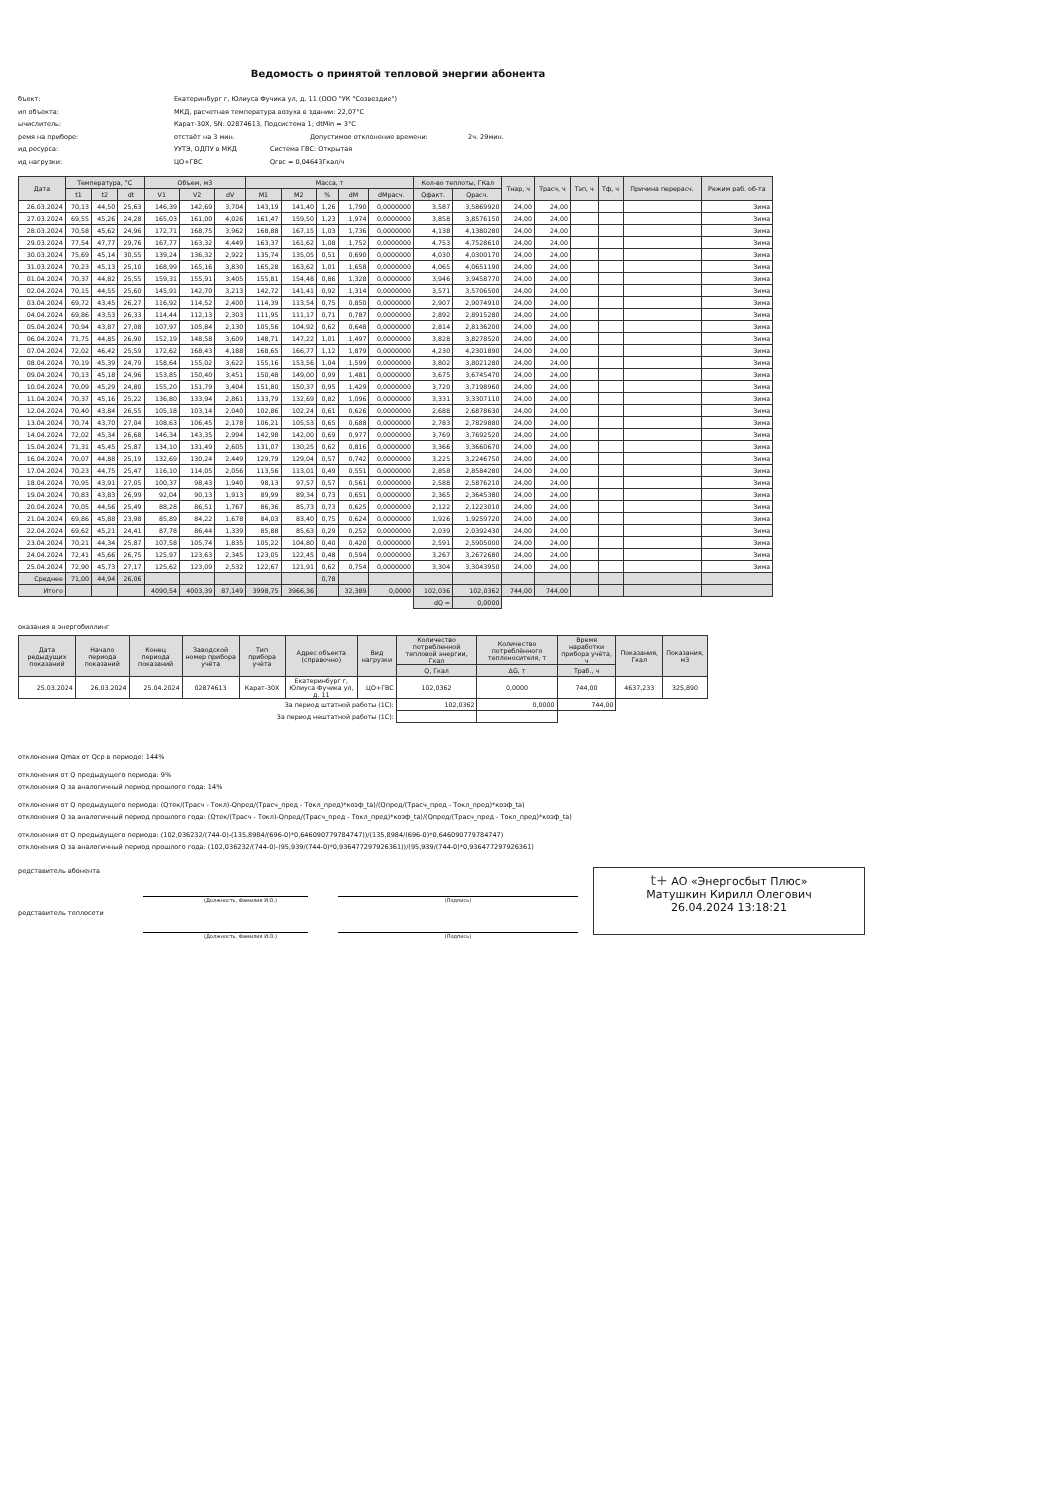Ведомость о принятой тепловой энергии абонента
бъект: Екатеринбург г, Юлиуса Фучика ул, д. 11 (ООО "УК "Созвездие")
ип объекта: МКД, расчетная температура возуха в здании: 22,07°С
ычислитель: Карат-30Х, SN: 02874613, Подсистема 1; dtMin = 3°С
ремя на приборе: отстаёт на 3 мин. Допустимое отклонение времени: 2ч. 29мин.
ид ресурса: УУТЭ, ОДПУ в МКД Система ГВС: Открытая
ид нагрузки: ЦО+ГВС Qгвс = 0,04643Гкал/ч
| Дата | Температура, °С | | | Объем, м3 | | | Масса, т | | | | | Кол-во теплоты, ГКал | | Tнар, ч | Трасч, ч | Тэп, ч | Тф, ч | Причина перерасч. | Режим раб. об-та |
| --- | --- | --- | --- | --- | --- | --- | --- | --- | --- | --- | --- | --- | --- | --- | --- | --- | --- | --- | --- |
| | t1 | t2 | dt | V1 | V2 | dV | M1 | M2 | % | dM | dMрасч. | Qфакт. | Qрасч. | | | | | | |
| 26.03.2024 | 70,13 | 44,50 | 25,63 | 146,39 | 142,69 | 3,704 | 143,19 | 141,40 | 1,26 | 1,790 | 0,0000000 | 3,587 | 3,5869920 | 24,00 | 24,00 | | | | Зима |
| 27.03.2024 | 69,55 | 45,26 | 24,28 | 165,03 | 161,00 | 4,026 | 161,47 | 159,50 | 1,23 | 1,974 | 0,0000000 | 3,858 | 3,8576150 | 24,00 | 24,00 | | | | Зима |
| 28.03.2024 | 70,58 | 45,62 | 24,96 | 172,71 | 168,75 | 3,962 | 168,88 | 167,15 | 1,03 | 1,736 | 0,0000000 | 4,138 | 4,1380280 | 24,00 | 24,00 | | | | Зима |
| 29.03.2024 | 77,54 | 47,77 | 29,76 | 167,77 | 163,32 | 4,449 | 163,37 | 161,62 | 1,08 | 1,752 | 0,0000000 | 4,753 | 4,7528610 | 24,00 | 24,00 | | | | Зима |
| 30.03.2024 | 75,69 | 45,14 | 30,55 | 139,24 | 136,32 | 2,922 | 135,74 | 135,05 | 0,51 | 0,690 | 0,0000000 | 4,030 | 4,0300170 | 24,00 | 24,00 | | | | Зима |
| 31.03.2024 | 70,23 | 45,13 | 25,10 | 168,99 | 165,16 | 3,830 | 165,28 | 163,62 | 1,01 | 1,658 | 0,0000000 | 4,065 | 4,0651190 | 24,00 | 24,00 | | | | Зима |
| 01.04.2024 | 70,37 | 44,82 | 25,55 | 159,31 | 155,91 | 3,405 | 155,81 | 154,48 | 0,86 | 1,328 | 0,0000000 | 3,946 | 3,9458770 | 24,00 | 24,00 | | | | Зима |
| 02.04.2024 | 70,15 | 44,55 | 25,60 | 145,91 | 142,70 | 3,213 | 142,72 | 141,41 | 0,92 | 1,314 | 0,0000000 | 3,571 | 3,5706500 | 24,00 | 24,00 | | | | Зима |
| 03.04.2024 | 69,72 | 43,45 | 26,27 | 116,92 | 114,52 | 2,400 | 114,39 | 113,54 | 0,75 | 0,850 | 0,0000000 | 2,907 | 2,9074910 | 24,00 | 24,00 | | | | Зима |
| 04.04.2024 | 69,86 | 43,53 | 26,33 | 114,44 | 112,13 | 2,303 | 111,95 | 111,17 | 0,71 | 0,787 | 0,0000000 | 2,892 | 2,8915280 | 24,00 | 24,00 | | | | Зима |
| 05.04.2024 | 70,94 | 43,87 | 27,08 | 107,97 | 105,84 | 2,130 | 105,56 | 104,92 | 0,62 | 0,648 | 0,0000000 | 2,814 | 2,8136200 | 24,00 | 24,00 | | | | Зима |
| 06.04.2024 | 71,75 | 44,85 | 26,90 | 152,19 | 148,58 | 3,609 | 148,71 | 147,22 | 1,01 | 1,497 | 0,0000000 | 3,828 | 3,8278520 | 24,00 | 24,00 | | | | Зима |
| 07.04.2024 | 72,02 | 46,42 | 25,59 | 172,62 | 168,43 | 4,188 | 168,65 | 166,77 | 1,12 | 1,879 | 0,0000000 | 4,230 | 4,2301890 | 24,00 | 24,00 | | | | Зима |
| 08.04.2024 | 70,19 | 45,39 | 24,79 | 158,64 | 155,02 | 3,622 | 155,16 | 153,56 | 1,04 | 1,599 | 0,0000000 | 3,802 | 3,8021280 | 24,00 | 24,00 | | | | Зима |
| 09.04.2024 | 70,13 | 45,18 | 24,96 | 153,85 | 150,40 | 3,451 | 150,48 | 149,00 | 0,99 | 1,481 | 0,0000000 | 3,675 | 3,6745470 | 24,00 | 24,00 | | | | Зима |
| 10.04.2024 | 70,09 | 45,29 | 24,80 | 155,20 | 151,79 | 3,404 | 151,80 | 150,37 | 0,95 | 1,429 | 0,0000000 | 3,720 | 3,7198960 | 24,00 | 24,00 | | | | Зима |
| 11.04.2024 | 70,37 | 45,16 | 25,22 | 136,80 | 133,94 | 2,861 | 133,79 | 132,69 | 0,82 | 1,096 | 0,0000000 | 3,331 | 3,3307110 | 24,00 | 24,00 | | | | Зима |
| 12.04.2024 | 70,40 | 43,84 | 26,55 | 105,18 | 103,14 | 2,040 | 102,86 | 102,24 | 0,61 | 0,626 | 0,0000000 | 2,688 | 2,6878630 | 24,00 | 24,00 | | | | Зима |
| 13.04.2024 | 70,74 | 43,70 | 27,04 | 108,63 | 106,45 | 2,178 | 106,21 | 105,53 | 0,65 | 0,688 | 0,0000000 | 2,783 | 2,7829880 | 24,00 | 24,00 | | | | Зима |
| 14.04.2024 | 72,02 | 45,34 | 26,68 | 146,34 | 143,35 | 2,994 | 142,98 | 142,00 | 0,69 | 0,977 | 0,0000000 | 3,769 | 3,7692520 | 24,00 | 24,00 | | | | Зима |
| 15.04.2024 | 71,31 | 45,45 | 25,87 | 134,10 | 131,49 | 2,605 | 131,07 | 130,25 | 0,62 | 0,816 | 0,0000000 | 3,366 | 3,3660670 | 24,00 | 24,00 | | | | Зима |
| 16.04.2024 | 70,07 | 44,88 | 25,19 | 132,69 | 130,24 | 2,449 | 129,79 | 129,04 | 0,57 | 0,742 | 0,0000000 | 3,225 | 3,2246750 | 24,00 | 24,00 | | | | Зима |
| 17.04.2024 | 70,23 | 44,75 | 25,47 | 116,10 | 114,05 | 2,056 | 113,56 | 113,01 | 0,49 | 0,551 | 0,0000000 | 2,858 | 2,8584280 | 24,00 | 24,00 | | | | Зима |
| 18.04.2024 | 70,95 | 43,91 | 27,05 | 100,37 | 98,43 | 1,940 | 98,13 | 97,57 | 0,57 | 0,561 | 0,0000000 | 2,588 | 2,5876210 | 24,00 | 24,00 | | | | Зима |
| 19.04.2024 | 70,83 | 43,83 | 26,99 | 92,04 | 90,13 | 1,913 | 89,99 | 89,34 | 0,73 | 0,651 | 0,0000000 | 2,365 | 2,3645380 | 24,00 | 24,00 | | | | Зима |
| 20.04.2024 | 70,05 | 44,56 | 25,49 | 88,28 | 86,51 | 1,767 | 86,36 | 85,73 | 0,73 | 0,625 | 0,0000000 | 2,122 | 2,1223010 | 24,00 | 24,00 | | | | Зима |
| 21.04.2024 | 69,86 | 45,88 | 23,98 | 85,89 | 84,22 | 1,678 | 84,03 | 83,40 | 0,75 | 0,624 | 0,0000000 | 1,926 | 1,9259720 | 24,00 | 24,00 | | | | Зима |
| 22.04.2024 | 69,62 | 45,21 | 24,41 | 87,78 | 86,44 | 1,339 | 85,88 | 85,63 | 0,29 | 0,252 | 0,0000000 | 2,039 | 2,0392430 | 24,00 | 24,00 | | | | Зима |
| 23.04.2024 | 70,21 | 44,34 | 25,87 | 107,58 | 105,74 | 1,835 | 105,22 | 104,80 | 0,40 | 0,420 | 0,0000000 | 2,591 | 2,5905000 | 24,00 | 24,00 | | | | Зима |
| 24.04.2024 | 72,41 | 45,66 | 26,75 | 125,97 | 123,63 | 2,345 | 123,05 | 122,45 | 0,48 | 0,594 | 0,0000000 | 3,267 | 3,2672680 | 24,00 | 24,00 | | | | Зима |
| 25.04.2024 | 72,90 | 45,73 | 27,17 | 125,62 | 123,09 | 2,532 | 122,67 | 121,91 | 0,62 | 0,754 | 0,0000000 | 3,304 | 3,3043950 | 24,00 | 24,00 | | | | Зима |
| Среднее | 71,00 | 44,94 | 26,06 | | | | | | 0,78 | | | | | | | | | | |
| Итого | | | | 4090,54 | 4003,39 | 87,149 | 3998,75 | 3966,36 | | 32,389 | 0,0000 | 102,036 | 102,0362 | 744,00 | 744,00 | | | | |
| | | | | | | | | | | | | dQ = | 0,0000 | | | | | | |
оказания в энергобиллинг
| Дата редыдущих показаний | Начало периода показаний | Конец периода показаний | Заводской номер прибора учёта | Тип прибора учёта | Адрес объекта (справочно) | Вид нагрузки | Количество потребленной тепловой энергии, Гкал | Количество потреблённого теплоносителя, т | Время наработки прибора учёта, ч | Показания, Гкал | Показания, м3 |
| --- | --- | --- | --- | --- | --- | --- | --- | --- | --- | --- | --- |
| | | | | | | | Q, Гкал | ΔG, т | Траб., ч | | |
| 25.03.2024 | 26.03.2024 | 25.04.2024 | 02874613 | Карат-30Х | Екатеринбург г, Юлиуса Фучика ул, д. 11 | ЦО+ГВС | 102,0362 | 0,0000 | 744,00 | 4637,233 | 325,890 |
| За период штатной работы (1С): | | | | | | | 102,0362 | 0,0000 | 744,00 | | |
| За период нештатной работы (1С): | | | | | | | | | | | |
отклонения Qmax от Qср в периоде: 144%
отклонения от Q предыдущего периода: 9%
отклонения Q за аналогичный период прошлого года: 14%
отклонения от Q предыдущего периода: (Qтек/(Трасч - Токл)-Qпред/(Трасч_пред - Токл_пред)*коэф_ta)/(Qпред/(Трасч_пред - Токл_пред)*коэф_ta)
отклонения Q за аналогичный период прошлого года: (Qтек/(Трасч - Токл)-Qпред/(Трасч_пред - Токл_пред)*коэф_ta)/(Qпред/(Трасч_пред - Токл_пред)*коэф_ta)
отклонения от Q предыдущего периода: (102,036232/(744-0)-(135,8984/(696-0)*0,646090779784747))/(135,8984/(696-0)*0,646090779784747)
отклонения Q за аналогичный период прошлого года: (102,036232/(744-0)-(95,939/(744-0)*0,936477297926361))/(95,939/(744-0)*0,936477297926361)
редставитель абонента
(Должность, Фамилия И.О.) (Подпись)
редставитель теплосети
(Должность, Фамилия И.О.) (Подпись)
t+ АО «Энергосбыт Плюс»
Матушкин Кирилл Олегович
26.04.2024 13:18:21